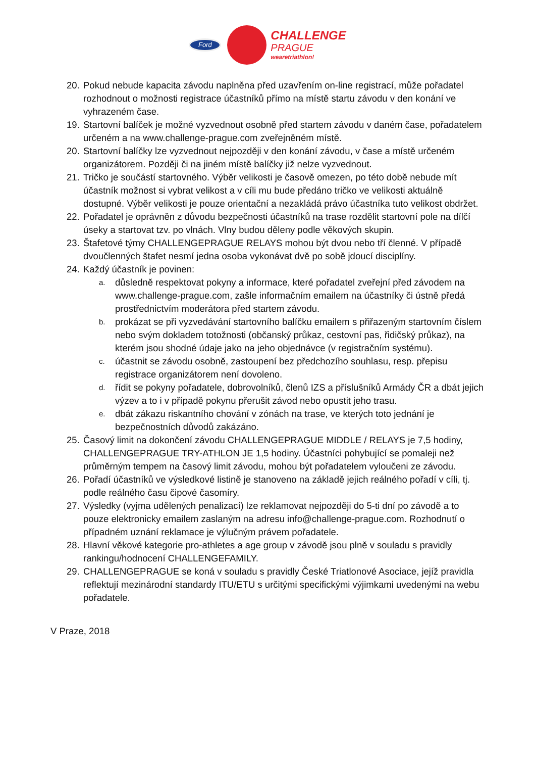Ford
CHALLENGE
PRAGUE
wearetriathlon!
20. Pokud nebude kapacita závodu naplněna před uzavřením on-line registrací, může pořadatel rozhodnout o možnosti registrace účastníků přímo na místě startu závodu v den konání ve vyhrazeném čase.
19. Startovní balíček je možné vyzvednout osobně před startem závodu v daném čase, pořadatelem určeném a na www.challenge-prague.com zveřejněném místě.
20. Startovní balíčky lze vyzvednout nejpozději v den konání závodu, v čase a místě určeném organizátorem. Později či na jiném místě balíčky již nelze vyzvednout.
21. Tričko je součástí startovného. Výběr velikosti je časově omezen, po této době nebude mít účastník možnost si vybrat velikost a v cíli mu bude předáno tričko ve velikosti aktuálně dostupné. Výběr velikosti je pouze orientační a nezakládá právo účastníka tuto velikost obdržet.
22. Pořadatel je oprávněn z důvodu bezpečnosti účastníků na trase rozdělit startovní pole na dílčí úseky a startovat tzv. po vlnách. Vlny budou děleny podle věkových skupin.
23. Štafetové týmy CHALLENGEPRAGUE RELAYS mohou být dvou nebo tří členné. V případě dvoučlenných štafet nesmí jedna osoba vykonávat dvě po sobě jdoucí disciplíny.
24. Každý účastník je povinen:
a. důsledně respektovat pokyny a informace, které pořadatel zveřejní před závodem na www.challenge-prague.com, zašle informačním emailem na účastníky či ústně předá prostřednictvím moderátora před startem závodu.
b. prokázat se při vyzvedávání startovního balíčku emailem s přiřazeným startovním číslem nebo svým dokladem totožnosti (občanský průkaz, cestovní pas, řidičský průkaz), na kterém jsou shodné údaje jako na jeho objednávce (v registračním systému).
c. účastnit se závodu osobně, zastoupení bez předchozího souhlasu, resp. přepisu registrace organizátorem není dovoleno.
d. řídit se pokyny pořadatele, dobrovolníků, členů IZS a příslušníků Armády ČR a dbát jejich výzev a to i v případě pokynu přerušit závod nebo opustit jeho trasu.
e. dbát zákazu riskantního chování v zónách na trase, ve kterých toto jednání je bezpečnostních důvodů zakázáno.
25. Časový limit na dokončení závodu CHALLENGEPRAGUE MIDDLE / RELAYS je 7,5 hodiny, CHALLENGEPRAGUE TRY-ATHLON JE 1,5 hodiny. Účastníci pohybující se pomaleji než průměrným tempem na časový limit závodu, mohou být pořadatelem vyloučeni ze závodu.
26. Pořadí účastníků ve výsledkové listině je stanoveno na základě jejich reálného pořadí v cíli, tj. podle reálného času čipové časomíry.
27. Výsledky (vyjma udělených penalizací) lze reklamovat nejpozději do 5-ti dní po závodě a to pouze elektronicky emailem zaslaným na adresu info@challenge-prague.com. Rozhodnutí o případném uznání reklamace je výlučným právem pořadatele.
28. Hlavní věkové kategorie pro-athletes a age group v závodě jsou plně v souladu s pravidly rankingu/hodnocení CHALLENGEFAMILY.
29. CHALLENGEPRAGUE se koná v souladu s pravidly České Triatlonové Asociace, jejíž pravidla reflektují mezinárodní standardy ITU/ETU s určitými specifickými výjimkami uvedenými na webu pořadatele.
V Praze, 2018